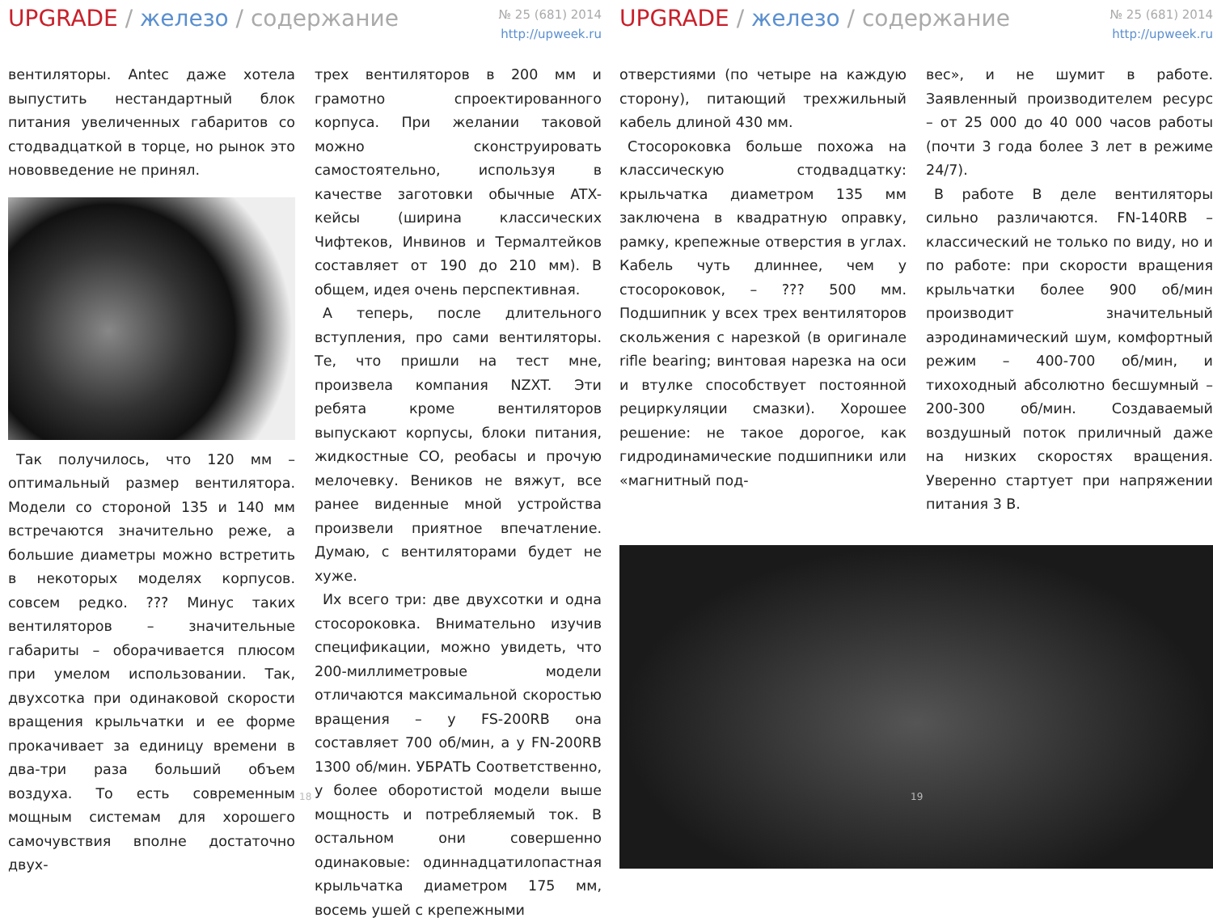UPGRADE / железо / содержание
№ 25 (681) 2014
http://upweek.ru
вентиляторы. Antec даже хотела выпустить нестандартный блок питания увеличенных габаритов со стодвадцаткой в торце, но рынок это нововведение не принял.
Так получилось, что 120 мм – оптимальный размер вентилятора. Модели со стороной 135 и 140 мм встречаются значительно реже, а большие диаметры можно встретить в некоторых моделях корпусов. совсем редко. ??? Минус таких вентиляторов – значительные габариты – оборачивается плюсом при умелом использовании. Так, двухсотка при одинаковой скорости вращения крыльчатки и ее форме прокачивает за единицу времени в два-три раза больший объем воздуха. То есть современным мощным системам для хорошего самочувствия вполне достаточно двух-
трех вентиляторов в 200 мм и грамотно спроектированного корпуса. При желании таковой можно сконструировать самостоятельно, используя в качестве заготовки обычные ATX-кейсы (ширина классических Чифтеков, Инвинов и Термалтейков составляет от 190 до 210 мм). В общем, идея очень перспективная.
А теперь, после длительного вступления, про сами вентиляторы. Те, что пришли на тест мне, произвела компания NZXT. Эти ребята кроме вентиляторов выпускают корпусы, блоки питания, жидкостные СО, реобасы и прочую мелочевку. Веников не вяжут, все ранее виденные мной устройства произвели приятное впечатление. Думаю, с вентиляторами будет не хуже.
Их всего три: две двухсотки и одна стосороковка. Внимательно изучив спецификации, можно увидеть, что 200-миллиметровые модели отличаются максимальной скоростью вращения – у FS-200RB она составляет 700 об/мин, а у FN-200RB 1300 об/мин. УБРАТЬ Соответственно, у более оборотистой модели выше мощность и потребляемый ток. В остальном они совершенно одинаковые: одиннадцатилопастная крыльчатка диаметром 175 мм, восемь ушей с крепежными
18
UPGRADE / железо / содержание
№ 25 (681) 2014
http://upweek.ru
отверстиями (по четыре на каждую сторону), питающий трехжильный кабель длиной 430 мм.
Стосороковка больше похожа на классическую стодвадцатку: крыльчатка диаметром 135 мм заключена в квадратную оправку, рамку, крепежные отверстия в углах. Кабель чуть длиннее, чем у стосороковок, – ??? 500 мм. Подшипник у всех трех вентиляторов скольжения с нарезкой (в оригинале rifle bearing; винтовая нарезка на оси и втулке способствует постоянной рециркуляции смазки). Хорошее решение: не такое дорогое, как гидродинамические подшипники или «магнитный под-
вес», и не шумит в работе. Заявленный производителем ресурс – от 25 000 до 40 000 часов работы (почти 3 года более 3 лет в режиме 24/7).
В работе В деле вентиляторы сильно различаются. FN-140RB – классический не только по виду, но и по работе: при скорости вращения крыльчатки более 900 об/мин производит значительный аэродинамический шум, комфортный режим – 400-700 об/мин, и тихоходный абсолютно бесшумный – 200-300 об/мин. Создаваемый воздушный поток приличный даже на низких скоростях вращения. Уверенно стартует при напряжении питания 3 В.
19